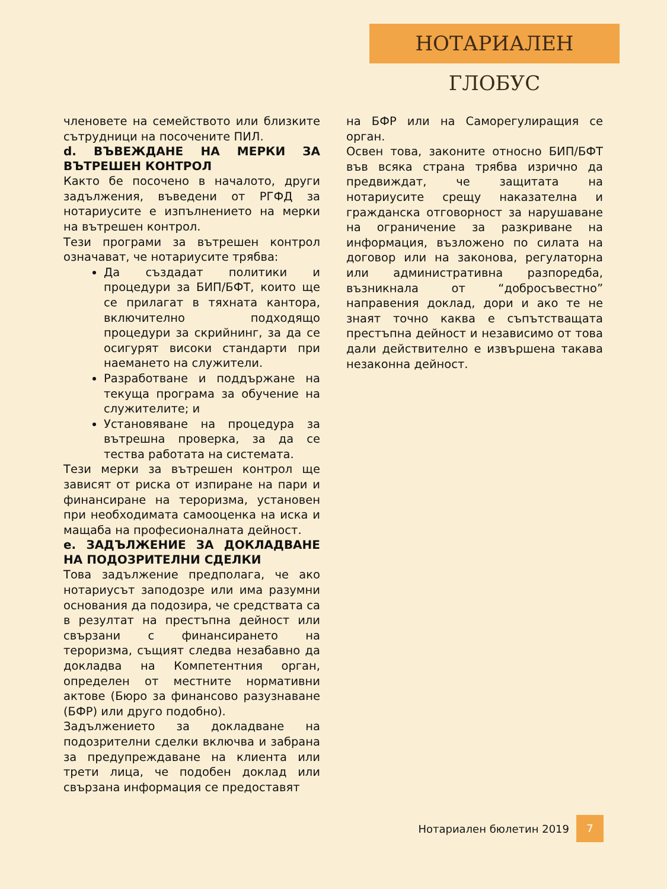НОТАРИАЛЕН ГЛОБУС
членовете на семейството или близките сътрудници на посочените ПИЛ.
d. ВЪВЕЖДАНЕ НА МЕРКИ ЗА ВЪТРЕШЕН КОНТРОЛ
Както бе посочено в началото, други задължения, въведени от РГФД за нотариусите е изпълнението на мерки на вътрешен контрол.
Тези програми за вътрешен контрол означават, че нотариусите трябва:
Да създадат политики и процедури за БИП/БФТ, които ще се прилагат в тяхната кантора, включително подходящо процедури за скрийнинг, за да се осигурят високи стандарти при наемането на служители.
Разработване и поддържане на текуща програма за обучение на служителите; и
Установяване на процедура за вътрешна проверка, за да се тества работата на системата.
Тези мерки за вътрешен контрол ще зависят от риска от изпиране на пари и финансиране на тероризма, установен при необходимата самооценка на иска и мащаба на професионалната дейност.
e. ЗАДЪЛЖЕНИЕ ЗА ДОКЛАДВАНЕ НА ПОДОЗРИТЕЛНИ СДЕЛКИ
Това задължение предполага, че ако нотариусът заподозре или има разумни основания да подозира, че средствата са в резултат на престъпна дейност или свързани с финансирането на тероризма, същият следва незабавно да докладва на Компетентния орган, определен от местните нормативни актове (Бюро за финансово разузнаване (БФР) или друго подобно).
Задължението за докладване на подозрителни сделки включва и забрана за предупреждаване на клиента или трети лица, че подобен доклад или свързана информация се предоставят
на БФР или на Саморегулиращия се орган.
Освен това, законите относно БИП/БФТ във всяка страна трябва изрично да предвиждат, че защитата на нотариусите срещу наказателна и гражданска отговорност за нарушаване на ограничение за разкриване на информация, възложено по силата на договор или на законова, регулаторна или административна разпоредба, възникнала от “добросъвестно” направения доклад, дори и ако те не знаят точно каква е съпътстващата престъпна дейност и независимо от това дали действително е извършена такава незаконна дейност.
Нотариален бюлетин 2019 7